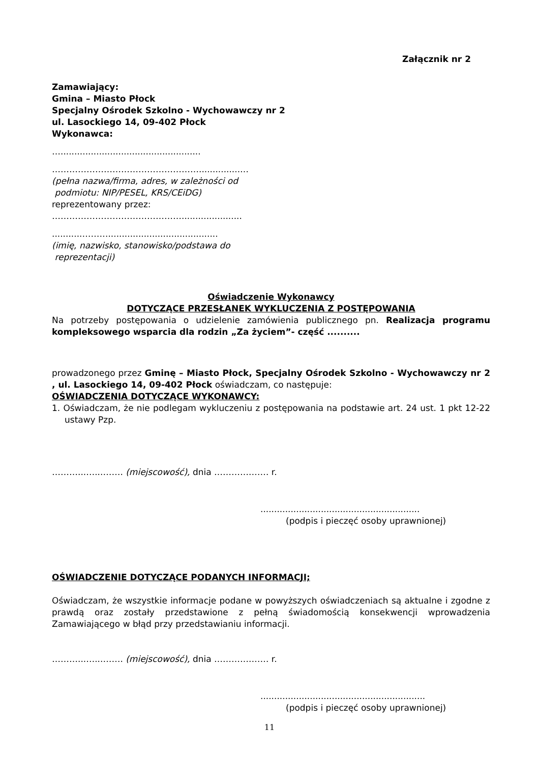Załącznik nr 2
Zamawiający:
Gmina – Miasto Płock
Specjalny Ośrodek Szkolno - Wychowawczy nr 2
ul. Lasockiego 14, 09-402 Płock
Wykonawca:
…...................................................
……………………………………………...............…
(pełna nazwa/firma, adres, w zależności od
podmiotu: NIP/PESEL, KRS/CEiDG)
reprezentowany przez:
………………………………………......................
...........………........................................
(imię, nazwisko, stanowisko/podstawa do
reprezentacji)
Oświadczenie Wykonawcy
DOTYCZĄCE PRZESŁANEK WYKLUCZENIA Z POSTĘPOWANIA
Na potrzeby postępowania o udzielenie zamówienia publicznego pn. Realizacja programu kompleksowego wsparcia dla rodzin „Za życiem”- część ..........
prowadzonego przez Gminę – Miasto Płock, Specjalny Ośrodek Szkolno - Wychowawczy nr 2 , ul. Lasockiego 14, 09-402 Płock oświadczam, co następuje:
OŚWIADCZENIA DOTYCZĄCE WYKONAWCY:
1. Oświadczam, że nie podlegam wykluczeniu z postępowania na podstawie art. 24 ust. 1 pkt 12-22 ustawy Pzp.
………...…...……. (miejscowość), dnia ………….…… r.
..........................................................
(podpis i pieczęć osoby uprawnionej)
OŚWIADCZENIE DOTYCZĄCE PODANYCH INFORMACJI;
Oświadczam, że wszystkie informacje podane w powyższych oświadczeniach są aktualne i zgodne z prawdą oraz zostały przedstawione z pełną świadomością konsekwencji wprowadzenia Zamawiającego w błąd przy przedstawianiu informacji.
………...…...……. (miejscowość), dnia ………….…… r.
............................................................
(podpis i pieczęć osoby uprawnionej)
11